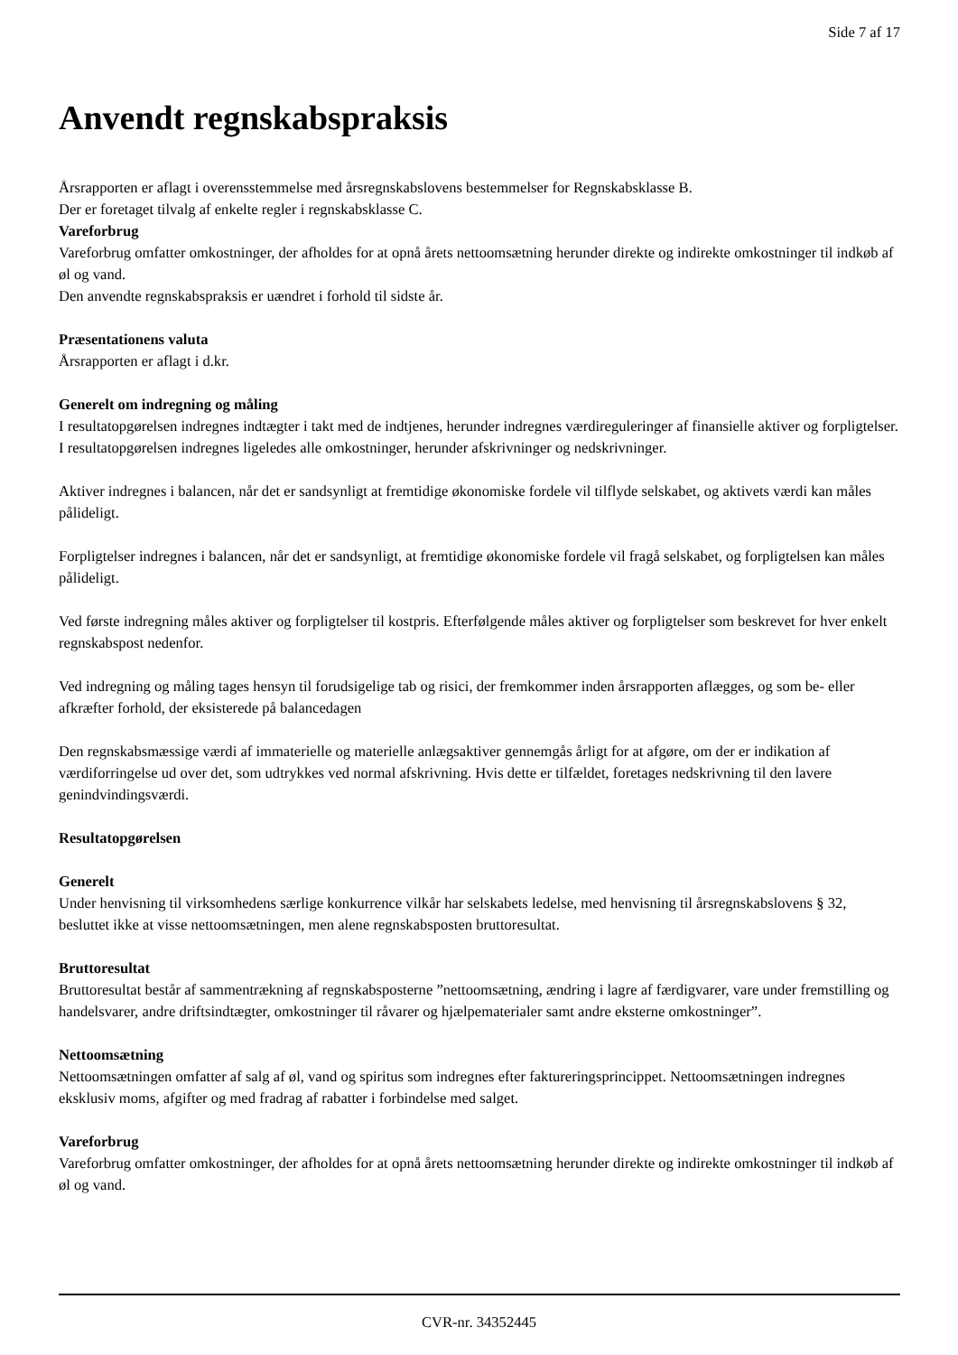Side 7 af 17
Anvendt regnskabspraksis
Årsrapporten er aflagt i overensstemmelse med årsregnskabslovens bestemmelser for Regnskabsklasse B.
Der er foretaget tilvalg af enkelte regler i regnskabsklasse C.
Vareforbrug
Vareforbrug omfatter omkostninger, der afholdes for at opnå årets nettoomsætning herunder direkte og indirekte omkostninger til indkøb af øl og vand.
Den anvendte regnskabspraksis er uændret i forhold til sidste år.
Præsentationens valuta
Årsrapporten er aflagt i d.kr.
Generelt om indregning og måling
I resultatopgørelsen indregnes indtægter i takt med de indtjenes, herunder indregnes værdireguleringer af finansielle aktiver og forpligtelser. I resultatopgørelsen indregnes ligeledes alle omkostninger, herunder afskrivninger og nedskrivninger.
Aktiver indregnes i balancen, når det er sandsynligt at fremtidige økonomiske fordele vil tilflyde selskabet, og aktivets værdi kan måles pålideligt.
Forpligtelser indregnes i balancen, når det er sandsynligt, at fremtidige økonomiske fordele vil fragå selskabet, og forpligtelsen kan måles pålideligt.
Ved første indregning måles aktiver og forpligtelser til kostpris. Efterfølgende måles aktiver og forpligtelser som beskrevet for hver enkelt regnskabspost nedenfor.
Ved indregning og måling tages hensyn til forudsigelige tab og risici, der fremkommer inden årsrapporten aflægges, og som be- eller afkræfter forhold, der eksisterede på balancedagen
Den regnskabsmæssige værdi af immaterielle og materielle anlægsaktiver gennemgås årligt for at afgøre, om der er indikation af værdiforringelse ud over det, som udtrykkes ved normal afskrivning. Hvis dette er tilfældet, foretages nedskrivning til den lavere genindvindingsværdi.
Resultatopgørelsen
Generelt
Under henvisning til virksomhedens særlige konkurrence vilkår har selskabets ledelse, med henvisning til årsregnskabslovens § 32, besluttet ikke at visse nettoomsætningen, men alene regnskabsposten bruttoresultat.
Bruttoresultat
Bruttoresultat består af sammentrækning af regnskabsposterne ”nettoomsætning, ændring i lagre af færdigvarer, vare under fremstilling og handelsvarer, andre driftsindtægter, omkostninger til råvarer og hjælpematerialer samt andre eksterne omkostninger”.
Nettoomsætning
Nettoomsætningen omfatter af salg af øl, vand og spiritus som indregnes efter faktureringsprincippet. Nettoomsætningen indregnes eksklusiv moms, afgifter og med fradrag af rabatter i forbindelse med salget.
Vareforbrug
Vareforbrug omfatter omkostninger, der afholdes for at opnå årets nettoomsætning herunder direkte og indirekte omkostninger til indkøb af øl og vand.
CVR-nr. 34352445